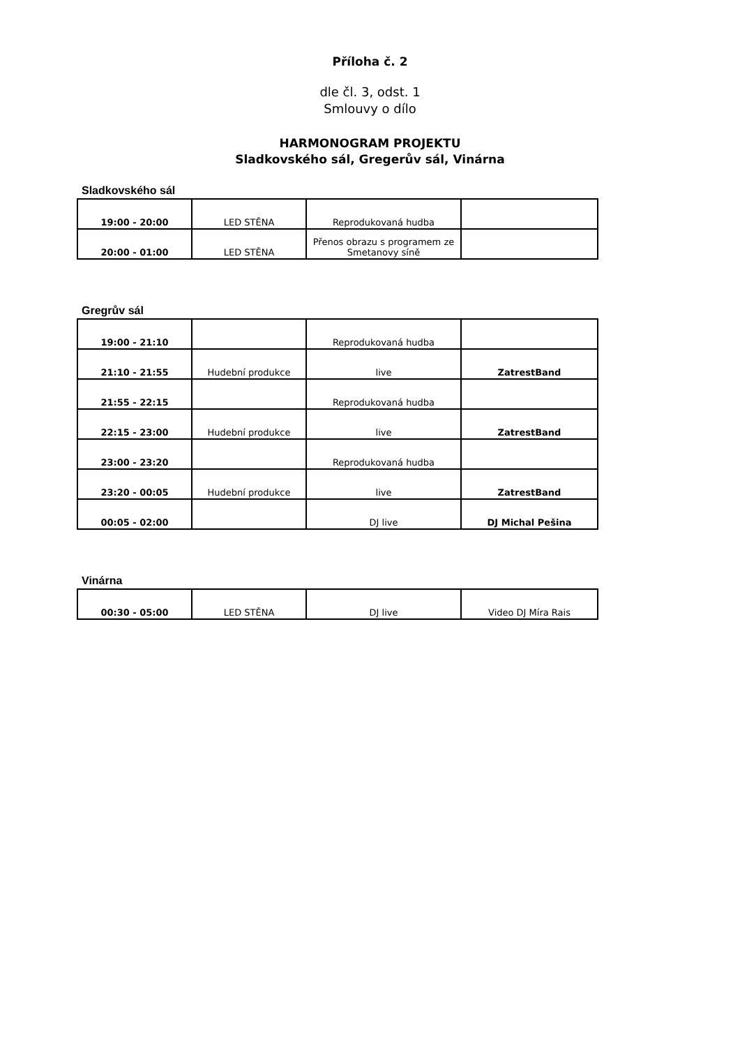Příloha č. 2
dle čl. 3, odst. 1
Smlouvy o dílo
HARMONOGRAM PROJEKTU
Sladkovského sál, Gregerův sál, Vinárna
Sladkovského sál
| 19:00 - 20:00 | LED STĚNA | Reprodukovaná hudba | |
| 20:00 - 01:00 | LED STĚNA | Přenos obrazu s programem ze Smetanovy síně | |
Gregrův sál
| 19:00 - 21:10 | | Reprodukovaná hudba | |
| 21:10 - 21:55 | Hudební produkce | live | ZatrestBand |
| 21:55 - 22:15 | | Reprodukovaná hudba | |
| 22:15 - 23:00 | Hudební produkce | live | ZatrestBand |
| 23:00 - 23:20 | | Reprodukovaná hudba | |
| 23:20 - 00:05 | Hudební produkce | live | ZatrestBand |
| 00:05 - 02:00 | | DJ live | DJ Michal Pešina |
Vinárna
| 00:30 - 05:00 | LED STĚNA | DJ live | Video DJ Míra Rais |